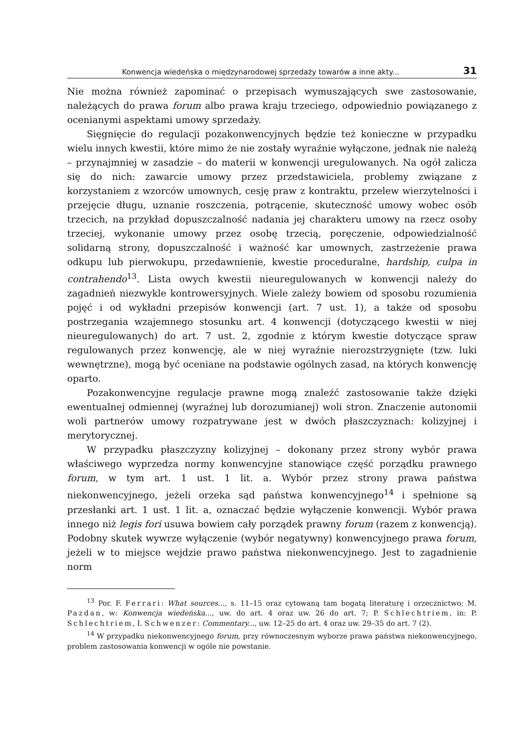Konwencja wiedeńska o międzynarodowej sprzedaży towarów a inne akty... 31
Nie można również zapominać o przepisach wymuszających swe zastosowanie, należących do prawa forum albo prawa kraju trzeciego, odpowiednio powiązanego z ocenianymi aspektami umowy sprzedaży.
Sięgnięcie do regulacji pozakonwencyjnych będzie też konieczne w przypadku wielu innych kwestii, które mimo że nie zostały wyraźnie wyłączone, jednak nie należą – przynajmniej w zasadzie – do materii w konwencji uregulowanych. Na ogół zalicza się do nich: zawarcie umowy przez przedstawiciela, problemy związane z korzystaniem z wzorców umownych, cesję praw z kontraktu, przelew wierzytelności i przejęcie długu, uznanie roszczenia, potrącenie, skuteczność umowy wobec osób trzecich, na przykład dopuszczalność nadania jej charakteru umowy na rzecz osoby trzeciej, wykonanie umowy przez osobę trzecią, poręczenie, odpowiedzialność solidarną strony, dopuszczalność i ważność kar umownych, zastrzeżenie prawa odkupu lub pierwokupu, przedawnienie, kwestie proceduralne, hardship, culpa in contrahendo<sup>13</sup>. Lista owych kwestii nieuregulowanych w konwencji należy do zagadnień niezwykle kontrowersyjnych. Wiele zależy bowiem od sposobu rozumienia pojęć i od wykładni przepisów konwencji (art. 7 ust. 1), a także od sposobu postrzegania wzajemnego stosunku art. 4 konwencji (dotyczącego kwestii w niej nieuregulowanych) do art. 7 ust. 2, zgodnie z którym kwestie dotyczące spraw regulowanych przez konwencję, ale w niej wyraźnie nierozstrzygnięte (tzw. luki wewnętrzne), mogą być oceniane na podstawie ogólnych zasad, na których konwencję oparto.
Pozakonwencyjne regulacje prawne mogą znaleźć zastosowanie także dzięki ewentualnej odmiennej (wyraźnej lub dorozumianej) woli stron. Znaczenie autonomii woli partnerów umowy rozpatrywane jest w dwóch płaszczyznach: kolizyjnej i merytorycznej.
W przypadku płaszczyzny kolizyjnej – dokonany przez strony wybór prawa właściwego wyprzedza normy konwencyjne stanowiące część porządku prawnego forum, w tym art. 1 ust. 1 lit. a. Wybór przez strony prawa państwa niekonwencyjnego, jeżeli orzeka sąd państwa konwencyjnego<sup>14</sup> i spełnione są przesłanki art. 1 ust. 1 lit. a, oznaczać będzie wyłączenie konwencji. Wybór prawa innego niż legis fori usuwa bowiem cały porządek prawny forum (razem z konwencją). Podobny skutek wywrze wyłączenie (wybór negatywny) konwencyjnego prawa forum, jeżeli w to miejsce wejdzie prawo państwa niekonwencyjnego. Jest to zagadnienie norm
<sup>13</sup> Por. F. Ferrari: What sources..., s. 11–15 oraz cytowaną tam bogatą literaturę i orzecznictwo; M. Pazdan, w: Konwencja wiedeńska..., uw. do art. 4 oraz uw. 26 do art. 7; P. Schlechtriem, in: P. Schlechtriem, I. Schwenzer: Commentary..., uw. 12–25 do art. 4 oraz uw. 29–35 do art. 7 (2).
<sup>14</sup> W przypadku niekonwencyjnego forum, przy równoczesnym wyborze prawa państwa niekonwencyjnego, problem zastosowania konwencji w ogóle nie powstanie.